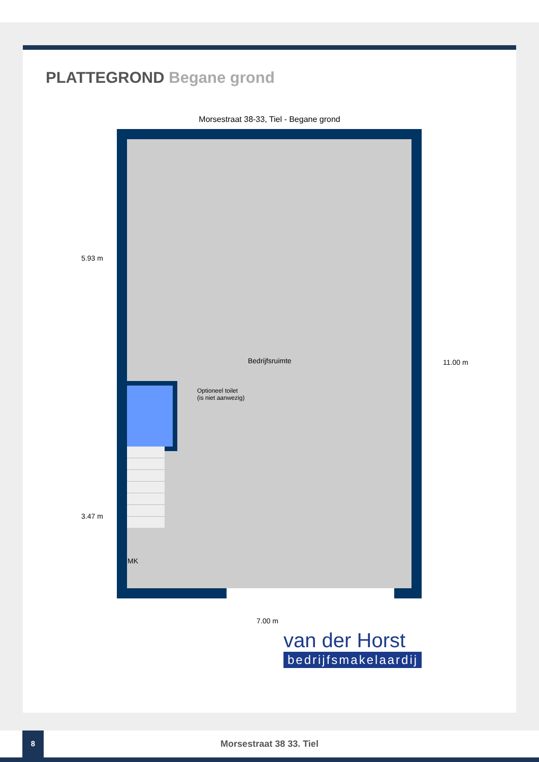PLATTEGROND Begane grond
Morsestraat 38-33, Tiel - Begane grond
Bedrijfsruimte
Optioneel toilet
(is niet aanwezig)
MK
5.93 m
3.47 m
11.00 m
7.00 m
van der Horst
bedrijfsmakelaardij
8
Morsestraat 38 33. Tiel